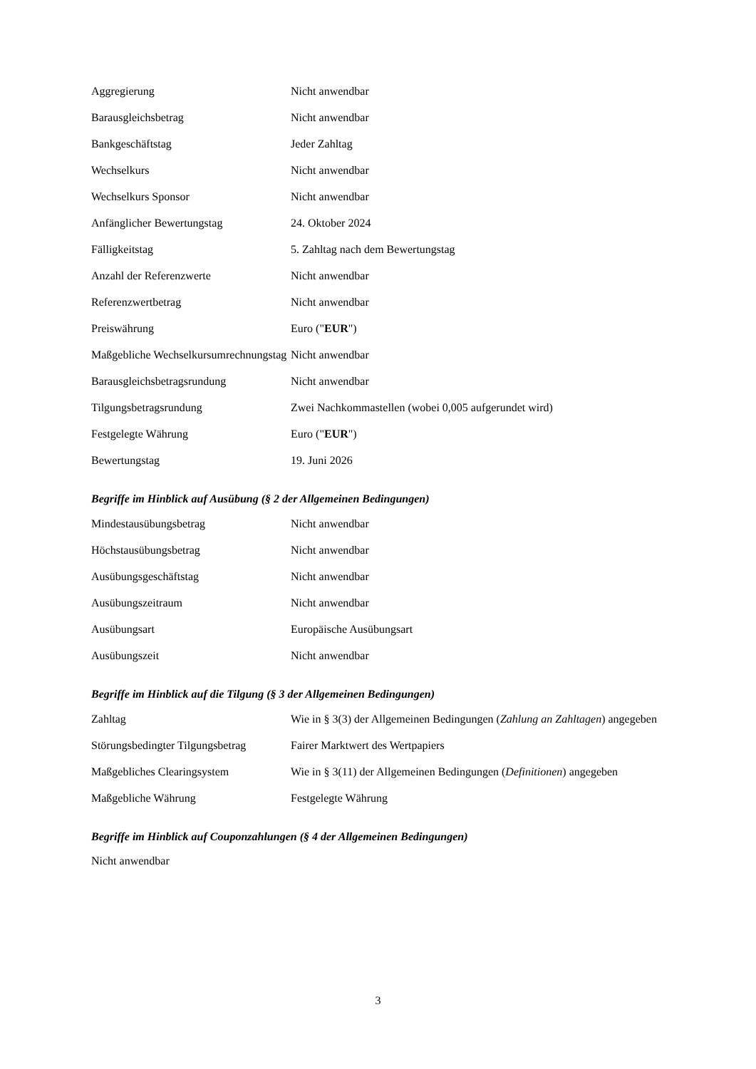| Aggregierung | Nicht anwendbar |
| Barausgleichsbetrag | Nicht anwendbar |
| Bankgeschäftstag | Jeder Zahltag |
| Wechselkurs | Nicht anwendbar |
| Wechselkurs Sponsor | Nicht anwendbar |
| Anfänglicher Bewertungstag | 24. Oktober 2024 |
| Fälligkeitstag | 5. Zahltag nach dem Bewertungstag |
| Anzahl der Referenzwerte | Nicht anwendbar |
| Referenzwertbetrag | Nicht anwendbar |
| Preiswährung | Euro (" EUR ") |
| Maßgebliche Wechselkursumrechnungstag | Nicht anwendbar |
| Barausgleichsbetragsrundung | Nicht anwendbar |
| Tilgungsbetragsrundung | Zwei Nachkommastellen (wobei 0,005 aufgerundet wird) |
| Festgelegte Währung | Euro (" EUR ") |
| Bewertungstag | 19. Juni 2026 |
Begriffe im Hinblick auf Ausübung (§ 2 der Allgemeinen Bedingungen)
| Mindestausübungsbetrag | Nicht anwendbar |
| Höchstausübungsbetrag | Nicht anwendbar |
| Ausübungsgeschäftstag | Nicht anwendbar |
| Ausübungszeitraum | Nicht anwendbar |
| Ausübungsart | Europäische Ausübungsart |
| Ausübungszeit | Nicht anwendbar |
Begriffe im Hinblick auf die Tilgung (§ 3 der Allgemeinen Bedingungen)
| Zahltag | Wie in § 3(3) der Allgemeinen Bedingungen ( Zahlung an Zahltagen ) angegeben |
| Störungsbedingter Tilgungsbetrag | Fairer Marktwert des Wertpapiers |
| Maßgebliches Clearingsystem | Wie in § 3(11) der Allgemeinen Bedingungen ( Definitionen ) angegeben |
| Maßgebliche Währung | Festgelegte Währung |
Begriffe im Hinblick auf Couponzahlungen (§ 4 der Allgemeinen Bedingungen)
Nicht anwendbar
3